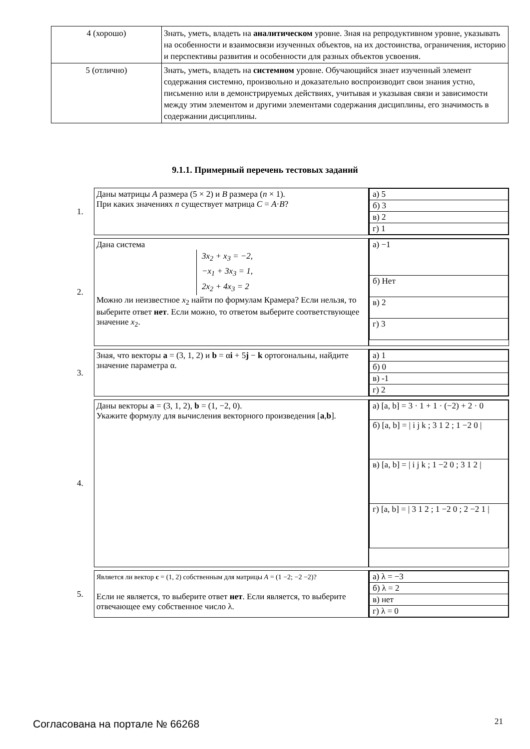| 4 (хорошо) | Знать, уметь, владеть на аналитическом уровне. Зная на репродуктивном уровне, указывать на особенности и взаимосвязи изученных объектов, на их достоинства, ограничения, историю и перспективы развития и особенности для разных объектов усвоения. |
| 5 (отлично) | Знать, уметь, владеть на системном уровне. Обучающийся знает изученный элемент содержания системно, произвольно и доказательно воспроизводит свои знания устно, письменно или в демонстрируемых действиях, учитывая и указывая связи и зависимости между этим элементом и другими элементами содержания дисциплины, его значимость в содержании дисциплины. |
9.1.1. Примерный перечень тестовых заданий
| 1. | Даны матрицы A размера (5 × 2) и B размера ( n × 1). При каких значениях n существует матрица C = A · B ? | / а) 5 / / б) 3 / / в) 2 / / г) 1 / |
| 2. | Дана система 3x<sub>2</sub> + x<sub>3</sub> = −2, −x<sub>1</sub> + 3x<sub>3</sub> = 1, 2x<sub>2</sub> + 4x<sub>3</sub> = 2 Можно ли неизвестное x<sub>2</sub> найти по формулам Крамера? Если нельзя, то выберите ответ нет . Если можно, то ответом выберите соответствующее значение x<sub>2</sub>. | / а) −1 / / б) Нет / / в) 2 / / г) 3 / |
| 3. | Зная, что векторы a = (3, 1, 2) и b = α i + 5 j − k ортогональны, найдите значение параметра α. | / а) 1 / / б) 0 / / в) -1 / / г) 2 / |
| 4. | Даны векторы a = (3, 1, 2), b = (1, −2, 0). Укажите формулу для вычисления векторного произведения [ a , b ]. | / а) [a, b] = 3 · 1 + 1 · (−2) + 2 · 0 / / б) [a, b] = / i j k ; 3 1 2 ; 1 −2 0 / / / в) [a, b] = / i j k ; 1 −2 0 ; 3 1 2 / / / г) [a, b] = / 3 1 2 ; 1 −2 0 ; 2 −2 1 / / |
| 5. | Является ли вектор c = (1, 2) собственным для матрицы A = (1 −2; −2 −2)? Если не является, то выберите ответ нет . Если является, то выберите отвечающее ему собственное число λ. | / а) λ = −3 / / б) λ = 2 / / в) нет / / г) λ = 0 / |
Согласована на портале № 66268 21